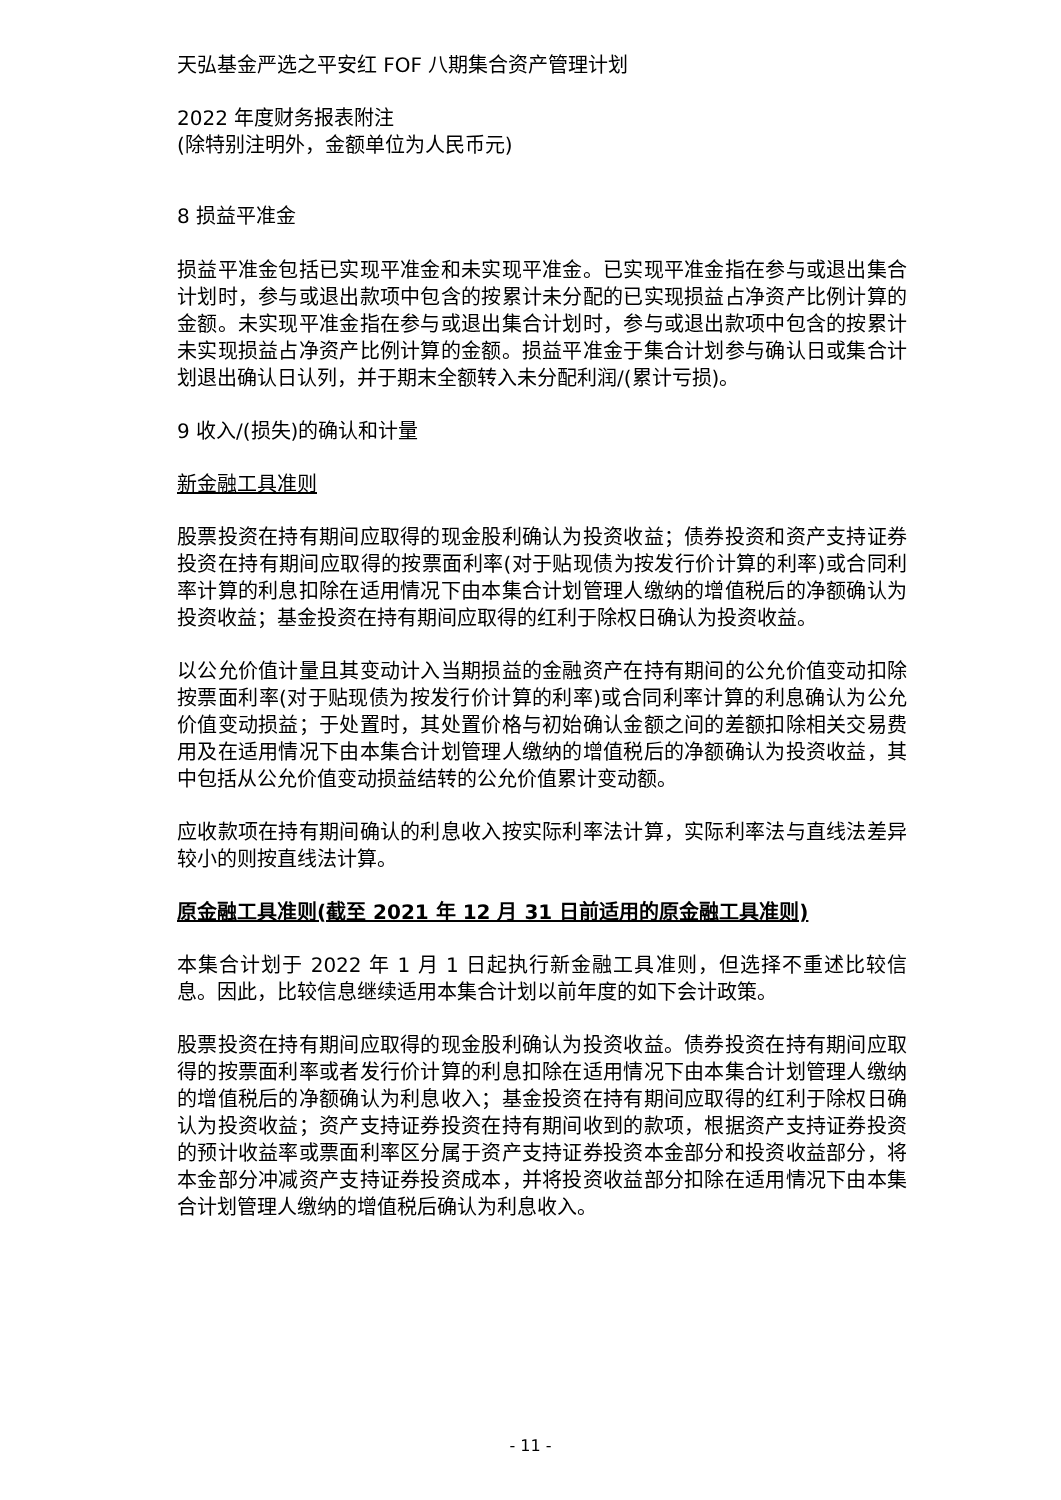天弘基金严选之平安红 FOF 八期集合资产管理计划
2022 年度财务报表附注
(除特别注明外，金额单位为人民币元)
8 损益平准金
损益平准金包括已实现平准金和未实现平准金。已实现平准金指在参与或退出集合计划时，参与或退出款项中包含的按累计未分配的已实现损益占净资产比例计算的金额。未实现平准金指在参与或退出集合计划时，参与或退出款项中包含的按累计未实现损益占净资产比例计算的金额。损益平准金于集合计划参与确认日或集合计划退出确认日认列，并于期末全额转入未分配利润/(累计亏损)。
9 收入/(损失)的确认和计量
新金融工具准则
股票投资在持有期间应取得的现金股利确认为投资收益；债券投资和资产支持证券投资在持有期间应取得的按票面利率(对于贴现债为按发行价计算的利率)或合同利率计算的利息扣除在适用情况下由本集合计划管理人缴纳的增值税后的净额确认为投资收益；基金投资在持有期间应取得的红利于除权日确认为投资收益。
以公允价值计量且其变动计入当期损益的金融资产在持有期间的公允价值变动扣除按票面利率(对于贴现债为按发行价计算的利率)或合同利率计算的利息确认为公允价值变动损益；于处置时，其处置价格与初始确认金额之间的差额扣除相关交易费用及在适用情况下由本集合计划管理人缴纳的增值税后的净额确认为投资收益，其中包括从公允价值变动损益结转的公允价值累计变动额。
应收款项在持有期间确认的利息收入按实际利率法计算，实际利率法与直线法差异较小的则按直线法计算。
原金融工具准则(截至 2021 年 12 月 31 日前适用的原金融工具准则)
本集合计划于 2022 年 1 月 1 日起执行新金融工具准则，但选择不重述比较信息。因此，比较信息继续适用本集合计划以前年度的如下会计政策。
股票投资在持有期间应取得的现金股利确认为投资收益。债券投资在持有期间应取得的按票面利率或者发行价计算的利息扣除在适用情况下由本集合计划管理人缴纳的增值税后的净额确认为利息收入；基金投资在持有期间应取得的红利于除权日确认为投资收益；资产支持证券投资在持有期间收到的款项，根据资产支持证券投资的预计收益率或票面利率区分属于资产支持证券投资本金部分和投资收益部分，将本金部分冲减资产支持证券投资成本，并将投资收益部分扣除在适用情况下由本集合计划管理人缴纳的增值税后确认为利息收入。
- 11 -